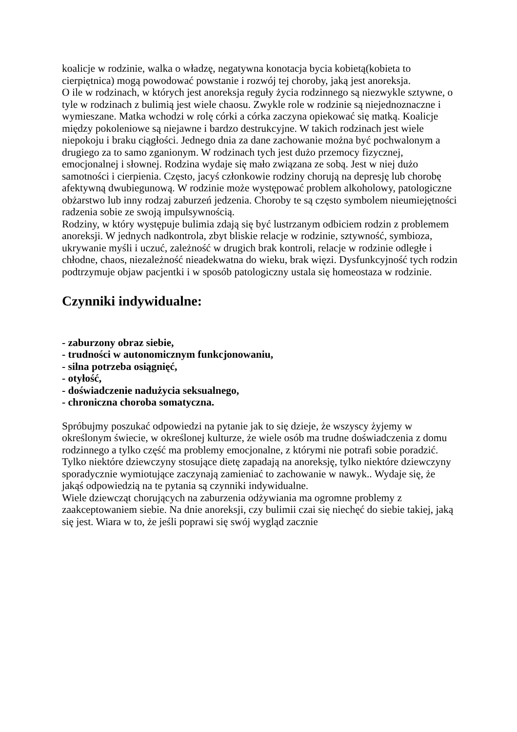koalicje w rodzinie, walka o władzę, negatywna konotacja bycia kobietą(kobieta to cierpiętnica) mogą powodować powstanie i rozwój tej choroby, jaką jest anoreksja.
O ile w rodzinach, w których jest anoreksja reguły życia rodzinnego są niezwykle sztywne, o tyle w rodzinach z bulimią jest wiele chaosu. Zwykle role w rodzinie są niejednoznaczne i wymieszane. Matka wchodzi w rolę córki a córka zaczyna opiekować się matką. Koalicje między pokoleniowe są niejawne i bardzo destrukcyjne. W takich rodzinach jest wiele niepokoju i braku ciągłości. Jednego dnia za dane zachowanie można być pochwalonym a drugiego za to samo zganionym. W rodzinach tych jest dużo przemocy fizycznej, emocjonalnej i słownej. Rodzina wydaje się mało związana ze sobą. Jest w niej dużo samotności i cierpienia. Często, jacyś członkowie rodziny chorują na depresję lub chorobę afektywną dwubiegunową. W rodzinie może występować problem alkoholowy, patologiczne obżarstwo lub inny rodzaj zaburzeń jedzenia. Choroby te są często symbolem nieumiejętności radzenia sobie ze swoją impulsywnością.
Rodziny, w który występuje bulimia zdają się być lustrzanym odbiciem rodzin z problemem anoreksji. W jednych nadkontrola, zbyt bliskie relacje w rodzinie, sztywność, symbioza, ukrywanie myśli i uczuć, zależność w drugich brak kontroli, relacje w rodzinie odległe i chłodne, chaos, niezależność nieadekwatna do wieku, brak więzi. Dysfunkcyjność tych rodzin podtrzymuje objaw pacjentki i w sposób patologiczny ustala się homeostaza w rodzinie.
Czynniki indywidualne:
- zaburzony obraz siebie,
- trudności w autonomicznym funkcjonowaniu,
- silna potrzeba osiągnięć,
- otyłość,
- doświadczenie nadużycia seksualnego,
- chroniczna choroba somatyczna.
Spróbujmy poszukać odpowiedzi na pytanie jak to się dzieje, że wszyscy żyjemy w określonym świecie, w określonej kulturze, że wiele osób ma trudne doświadczenia z domu rodzinnego a tylko część ma problemy emocjonalne, z którymi nie potrafi sobie poradzić. Tylko niektóre dziewczyny stosujące dietę zapadają na anoreksję, tylko niektóre dziewczyny sporadycznie wymiotujące zaczynają zamieniać to zachowanie w nawyk.. Wydaje się, że jakąś odpowiedzią na te pytania są czynniki indywidualne.
Wiele dziewcząt chorujących na zaburzenia odżywiania ma ogromne problemy z zaakceptowaniem siebie. Na dnie anoreksji, czy bulimii czai się niechęć do siebie takiej, jaką się jest. Wiara w to, że jeśli poprawi się swój wygląd zacznie